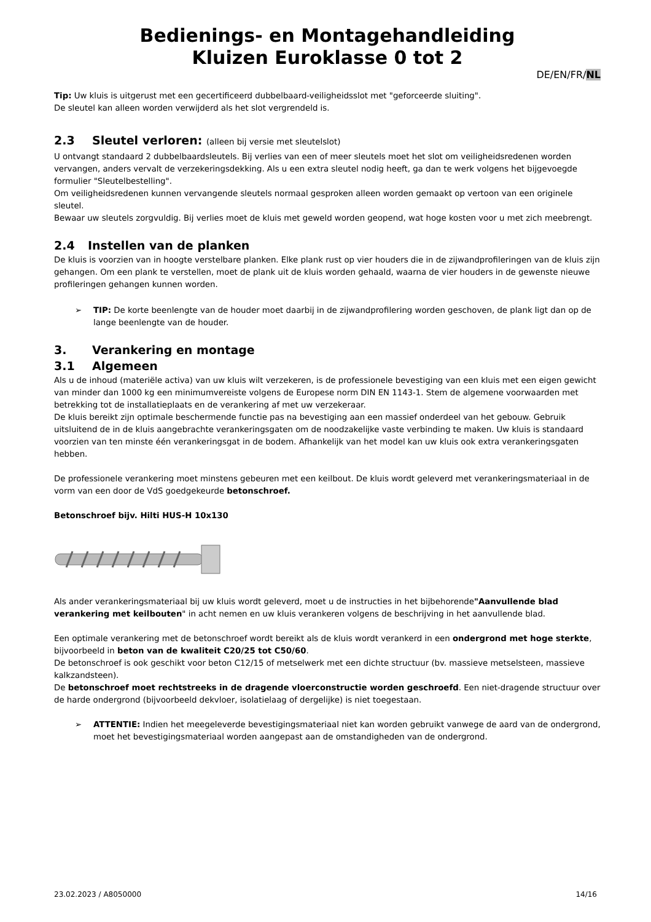Bedienings- en Montagehandleiding
Kluizen Euroklasse 0 tot 2
DE/EN/FR/NL
Tip: Uw kluis is uitgerust met een gecertificeerd dubbelbaard-veiligheidsslot met "geforceerde sluiting".
De sleutel kan alleen worden verwijderd als het slot vergrendeld is.
2.3 Sleutel verloren: (alleen bij versie met sleutelslot)
U ontvangt standaard 2 dubbelbaardsleutels. Bij verlies van een of meer sleutels moet het slot om veiligheidsredenen worden vervangen, anders vervalt de verzekeringsdekking. Als u een extra sleutel nodig heeft, ga dan te werk volgens het bijgevoegde formulier "Sleutelbestelling".
Om veiligheidsredenen kunnen vervangende sleutels normaal gesproken alleen worden gemaakt op vertoon van een originele sleutel.
Bewaar uw sleutels zorgvuldig. Bij verlies moet de kluis met geweld worden geopend, wat hoge kosten voor u met zich meebrengt.
2.4 Instellen van de planken
De kluis is voorzien van in hoogte verstelbare planken. Elke plank rust op vier houders die in de zijwandprofileringen van de kluis zijn gehangen. Om een plank te verstellen, moet de plank uit de kluis worden gehaald, waarna de vier houders in de gewenste nieuwe profileringen gehangen kunnen worden.
➢ TIP: De korte beenlengte van de houder moet daarbij in de zijwandprofilering worden geschoven, de plank ligt dan op de lange beenlengte van de houder.
3. Verankering en montage
3.1 Algemeen
Als u de inhoud (materiële activa) van uw kluis wilt verzekeren, is de professionele bevestiging van een kluis met een eigen gewicht van minder dan 1000 kg een minimumvereiste volgens de Europese norm DIN EN 1143-1. Stem de algemene voorwaarden met betrekking tot de installatieplaats en de verankering af met uw verzekeraar.
De kluis bereikt zijn optimale beschermende functie pas na bevestiging aan een massief onderdeel van het gebouw. Gebruik uitsluitend de in de kluis aangebrachte verankeringsgaten om de noodzakelijke vaste verbinding te maken. Uw kluis is standaard voorzien van ten minste één verankeringsgat in de bodem. Afhankelijk van het model kan uw kluis ook extra verankeringsgaten hebben.
De professionele verankering moet minstens gebeuren met een keilbout. De kluis wordt geleverd met verankeringsmateriaal in de vorm van een door de VdS goedgekeurde betonschroef.
Betonschroef bijv. Hilti HUS-H 10x130
Als ander verankeringsmateriaal bij uw kluis wordt geleverd, moet u de instructies in het bijbehorende"Aanvullende blad verankering met keilbouten" in acht nemen en uw kluis verankeren volgens de beschrijving in het aanvullende blad.
Een optimale verankering met de betonschroef wordt bereikt als de kluis wordt verankerd in een ondergrond met hoge sterkte, bijvoorbeeld in beton van de kwaliteit C20/25 tot C50/60.
De betonschroef is ook geschikt voor beton C12/15 of metselwerk met een dichte structuur (bv. massieve metselsteen, massieve kalkzandsteen).
De betonschroef moet rechtstreeks in de dragende vloerconstructie worden geschroefd. Een niet-dragende structuur over de harde ondergrond (bijvoorbeeld dekvloer, isolatielaag of dergelijke) is niet toegestaan.
➢ ATTENTIE: Indien het meegeleverde bevestigingsmateriaal niet kan worden gebruikt vanwege de aard van de ondergrond, moet het bevestigingsmateriaal worden aangepast aan de omstandigheden van de ondergrond.
23.02.2023 / A8050000 14/16